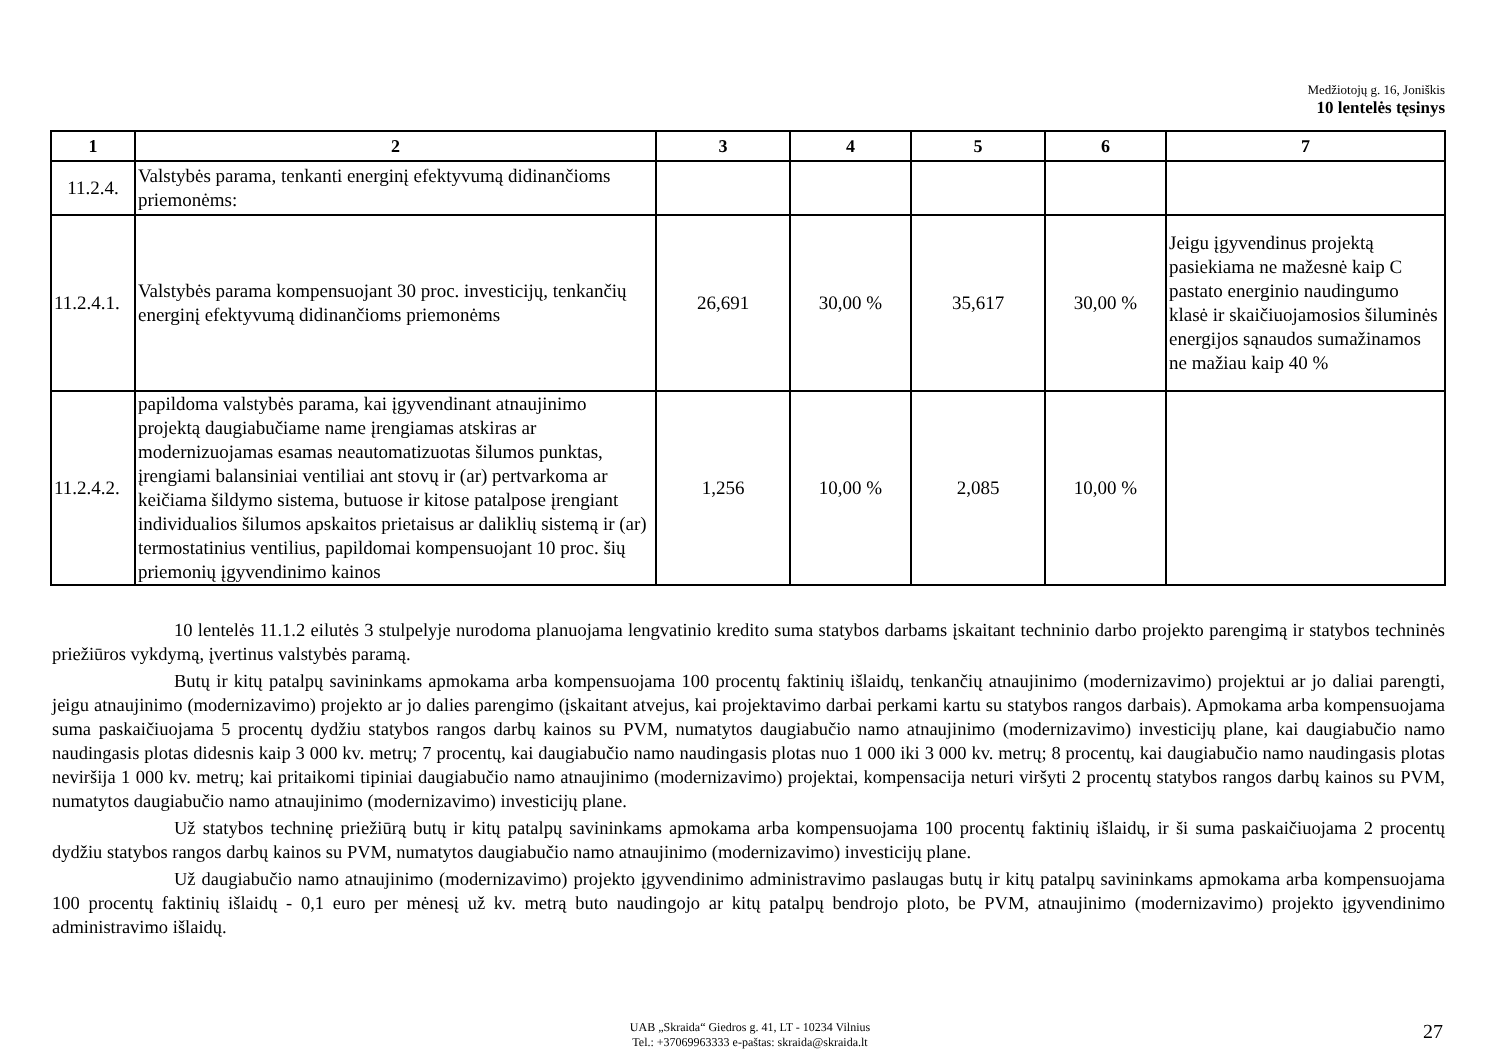Medžiotojų g. 16, Joniškis
10 lentelės tęsinys
| 1 | 2 | 3 | 4 | 5 | 6 | 7 |
| --- | --- | --- | --- | --- | --- | --- |
| 11.2.4. | Valstybės parama, tenkanti energinį efektyvumą didinančioms priemonėms: | | | | | |
| 11.2.4.1. | Valstybės parama kompensuojant 30 proc. investicijų, tenkančių energinį efektyvumą didinančioms priemonėms | 26,691 | 30,00 % | 35,617 | 30,00 % | Jeigu įgyvendinus projektą pasiekiama ne mažesnė kaip C pastato energinio naudingumo klasė ir skaičiuojamosios šiluminės energijos sąnaudos sumažinamos ne mažiau kaip 40 % |
| 11.2.4.2. | papildoma valstybės parama, kai įgyvendinant atnaujinimo projektą daugiabučiame name įrengiamas atskiras ar modernizuojamas esamas neautomatizuotas šilumos punktas, įrengiami balansiniai ventiliai ant stovų ir (ar) pertvarkoma ar keičiama šildymo sistema, butuose ir kitose patalpose įrengiant individualios šilumos apskaitos prietaisus ar daliklių sistemą ir (ar) termostatinius ventilius, papildomai kompensuojant 10 proc. šių priemonių įgyvendinimo kainos | 1,256 | 10,00 % | 2,085 | 10,00 % | |
10 lentelės 11.1.2 eilutės 3 stulpelyje nurodoma planuojama lengvatinio kredito suma statybos darbams įskaitant techninio darbo projekto parengimą ir statybos techninės priežiūros vykdymą, įvertinus valstybės paramą.
Butų ir kitų patalpų savininkams apmokama arba kompensuojama 100 procentų faktinių išlaidų, tenkančių atnaujinimo (modernizavimo) projektui ar jo daliai parengti, jeigu atnaujinimo (modernizavimo) projekto ar jo dalies parengimo (įskaitant atvejus, kai projektavimo darbai perkami kartu su statybos rangos darbais). Apmokama arba kompensuojama suma paskaičiuojama 5 procentų dydžiu statybos rangos darbų kainos su PVM, numatytos daugiabučio namo atnaujinimo (modernizavimo) investicijų plane, kai daugiabučio namo naudingasis plotas didesnis kaip 3 000 kv. metrų; 7 procentų, kai daugiabučio namo naudingasis plotas nuo 1 000 iki 3 000 kv. metrų; 8 procentų, kai daugiabučio namo naudingasis plotas neviršija 1 000 kv. metrų; kai pritaikomi tipiniai daugiabučio namo atnaujinimo (modernizavimo) projektai, kompensacija neturi viršyti 2 procentų statybos rangos darbų kainos su PVM, numatytos daugiabučio namo atnaujinimo (modernizavimo) investicijų plane.
Už statybos techninę priežiūrą butų ir kitų patalpų savininkams apmokama arba kompensuojama 100 procentų faktinių išlaidų, ir ši suma paskaičiuojama 2 procentų dydžiu statybos rangos darbų kainos su PVM, numatytos daugiabučio namo atnaujinimo (modernizavimo) investicijų plane.
Už daugiabučio namo atnaujinimo (modernizavimo) projekto įgyvendinimo administravimo paslaugas butų ir kitų patalpų savininkams apmokama arba kompensuojama 100 procentų faktinių išlaidų - 0,1 euro per mėnesį už kv. metrą buto naudingojo ar kitų patalpų bendrojo ploto, be PVM, atnaujinimo (modernizavimo) projekto įgyvendinimo administravimo išlaidų.
UAB „Skraida“ Giedros g. 41, LT - 10234 Vilnius
Tel.: +37069963333 e-paštas: skraida@skraida.lt
27